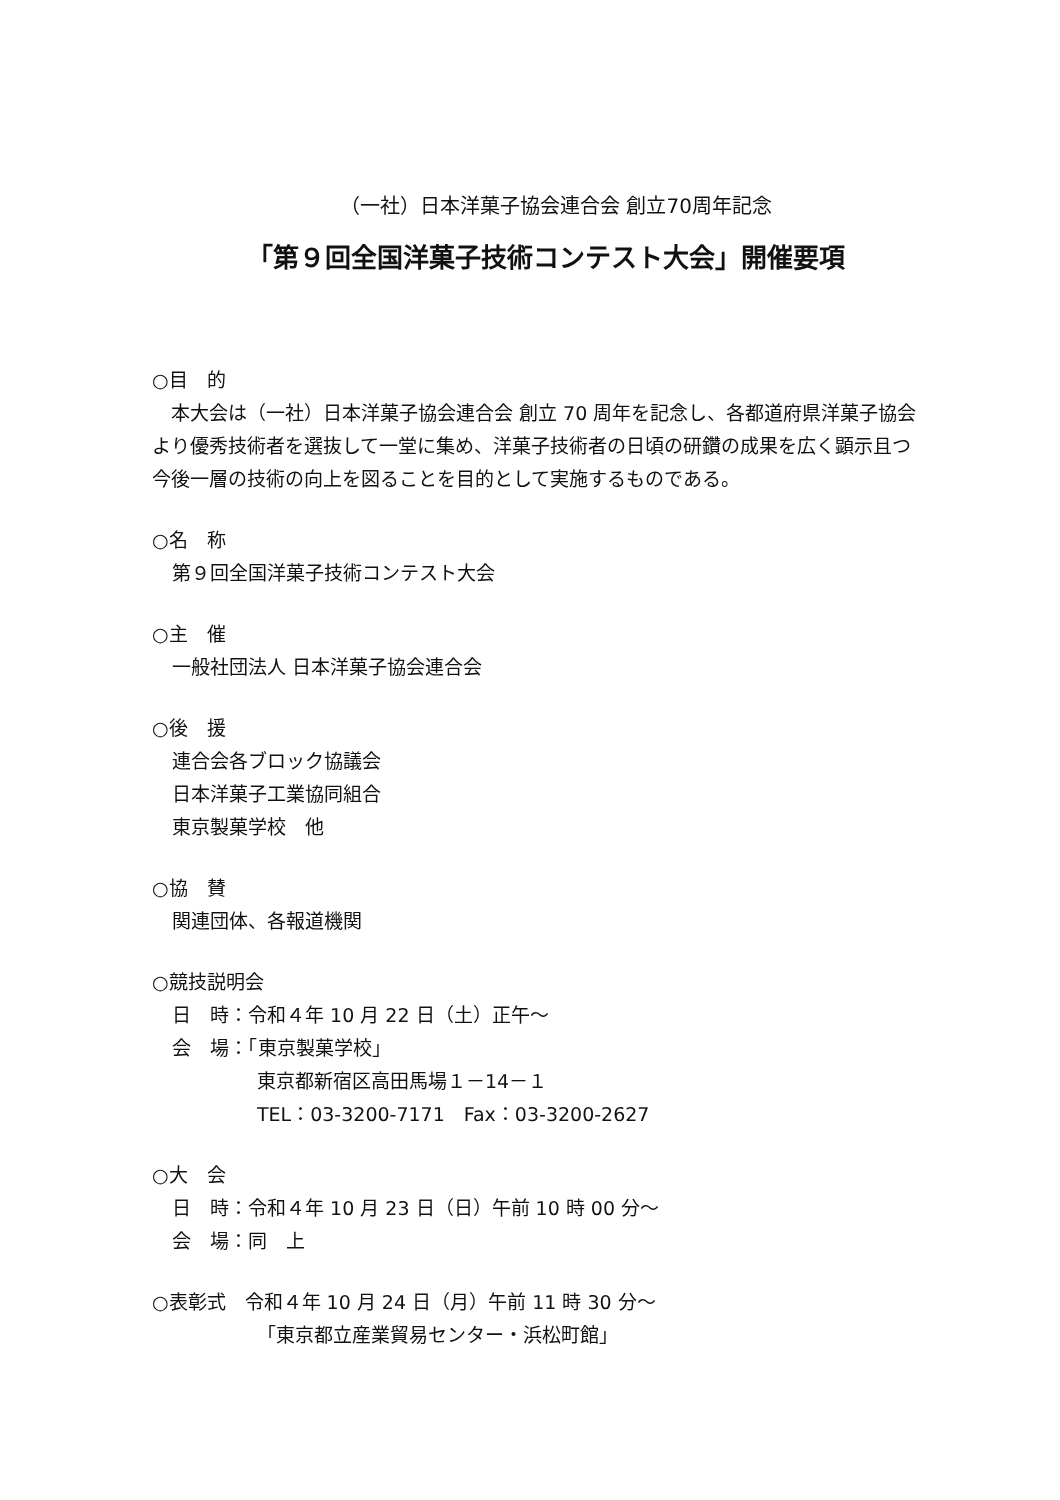（一社）日本洋菓子協会連合会 創立70周年記念
「第９回全国洋菓子技術コンテスト大会」開催要項
○目　的
　本大会は（一社）日本洋菓子協会連合会 創立 70 周年を記念し、各都道府県洋菓子協会より優秀技術者を選抜して一堂に集め、洋菓子技術者の日頃の研鑽の成果を広く顕示且つ今後一層の技術の向上を図ることを目的として実施するものである。
○名　称
第９回全国洋菓子技術コンテスト大会
○主　催
一般社団法人 日本洋菓子協会連合会
○後　援
連合会各ブロック協議会
日本洋菓子工業協同組合
東京製菓学校　他
○協　賛
関連団体、各報道機関
○競技説明会
日　時：令和４年 10 月 22 日（土）正午～
会　場：「東京製菓学校」
東京都新宿区高田馬場１－14－１
TEL：03-3200-7171　Fax：03-3200-2627
○大　会
日　時：令和４年 10 月 23 日（日）午前 10 時 00 分～
会　場：同　上
○表彰式　令和４年 10 月 24 日（月）午前 11 時 30 分～
「東京都立産業貿易センター・浜松町館」